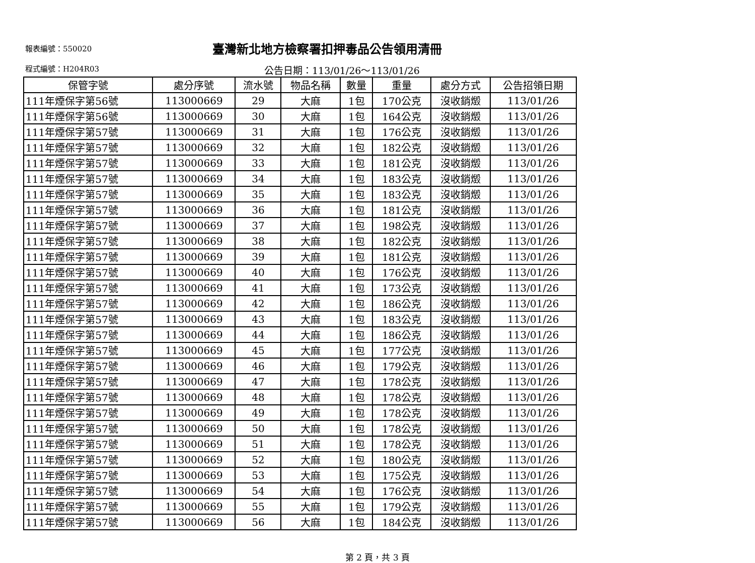報表編號：550020
臺灣新北地方檢察署扣押毒品公告領用清冊
程式編號：H204R03
公告日期：113/01/26～113/01/26
| 保管字號 | 處分序號 | 流水號 | 物品名稱 | 數量 | 重量 | 處分方式 | 公告招領日期 |
| --- | --- | --- | --- | --- | --- | --- | --- |
| 111年煙保字第56號 | 113000669 | 29 | 大麻 | 1包 | 170公克 | 沒收銷燬 | 113/01/26 |
| 111年煙保字第56號 | 113000669 | 30 | 大麻 | 1包 | 164公克 | 沒收銷燬 | 113/01/26 |
| 111年煙保字第57號 | 113000669 | 31 | 大麻 | 1包 | 176公克 | 沒收銷燬 | 113/01/26 |
| 111年煙保字第57號 | 113000669 | 32 | 大麻 | 1包 | 182公克 | 沒收銷燬 | 113/01/26 |
| 111年煙保字第57號 | 113000669 | 33 | 大麻 | 1包 | 181公克 | 沒收銷燬 | 113/01/26 |
| 111年煙保字第57號 | 113000669 | 34 | 大麻 | 1包 | 183公克 | 沒收銷燬 | 113/01/26 |
| 111年煙保字第57號 | 113000669 | 35 | 大麻 | 1包 | 183公克 | 沒收銷燬 | 113/01/26 |
| 111年煙保字第57號 | 113000669 | 36 | 大麻 | 1包 | 181公克 | 沒收銷燬 | 113/01/26 |
| 111年煙保字第57號 | 113000669 | 37 | 大麻 | 1包 | 198公克 | 沒收銷燬 | 113/01/26 |
| 111年煙保字第57號 | 113000669 | 38 | 大麻 | 1包 | 182公克 | 沒收銷燬 | 113/01/26 |
| 111年煙保字第57號 | 113000669 | 39 | 大麻 | 1包 | 181公克 | 沒收銷燬 | 113/01/26 |
| 111年煙保字第57號 | 113000669 | 40 | 大麻 | 1包 | 176公克 | 沒收銷燬 | 113/01/26 |
| 111年煙保字第57號 | 113000669 | 41 | 大麻 | 1包 | 173公克 | 沒收銷燬 | 113/01/26 |
| 111年煙保字第57號 | 113000669 | 42 | 大麻 | 1包 | 186公克 | 沒收銷燬 | 113/01/26 |
| 111年煙保字第57號 | 113000669 | 43 | 大麻 | 1包 | 183公克 | 沒收銷燬 | 113/01/26 |
| 111年煙保字第57號 | 113000669 | 44 | 大麻 | 1包 | 186公克 | 沒收銷燬 | 113/01/26 |
| 111年煙保字第57號 | 113000669 | 45 | 大麻 | 1包 | 177公克 | 沒收銷燬 | 113/01/26 |
| 111年煙保字第57號 | 113000669 | 46 | 大麻 | 1包 | 179公克 | 沒收銷燬 | 113/01/26 |
| 111年煙保字第57號 | 113000669 | 47 | 大麻 | 1包 | 178公克 | 沒收銷燬 | 113/01/26 |
| 111年煙保字第57號 | 113000669 | 48 | 大麻 | 1包 | 178公克 | 沒收銷燬 | 113/01/26 |
| 111年煙保字第57號 | 113000669 | 49 | 大麻 | 1包 | 178公克 | 沒收銷燬 | 113/01/26 |
| 111年煙保字第57號 | 113000669 | 50 | 大麻 | 1包 | 178公克 | 沒收銷燬 | 113/01/26 |
| 111年煙保字第57號 | 113000669 | 51 | 大麻 | 1包 | 178公克 | 沒收銷燬 | 113/01/26 |
| 111年煙保字第57號 | 113000669 | 52 | 大麻 | 1包 | 180公克 | 沒收銷燬 | 113/01/26 |
| 111年煙保字第57號 | 113000669 | 53 | 大麻 | 1包 | 175公克 | 沒收銷燬 | 113/01/26 |
| 111年煙保字第57號 | 113000669 | 54 | 大麻 | 1包 | 176公克 | 沒收銷燬 | 113/01/26 |
| 111年煙保字第57號 | 113000669 | 55 | 大麻 | 1包 | 179公克 | 沒收銷燬 | 113/01/26 |
| 111年煙保字第57號 | 113000669 | 56 | 大麻 | 1包 | 184公克 | 沒收銷燬 | 113/01/26 |
第 2 頁，共 3 頁